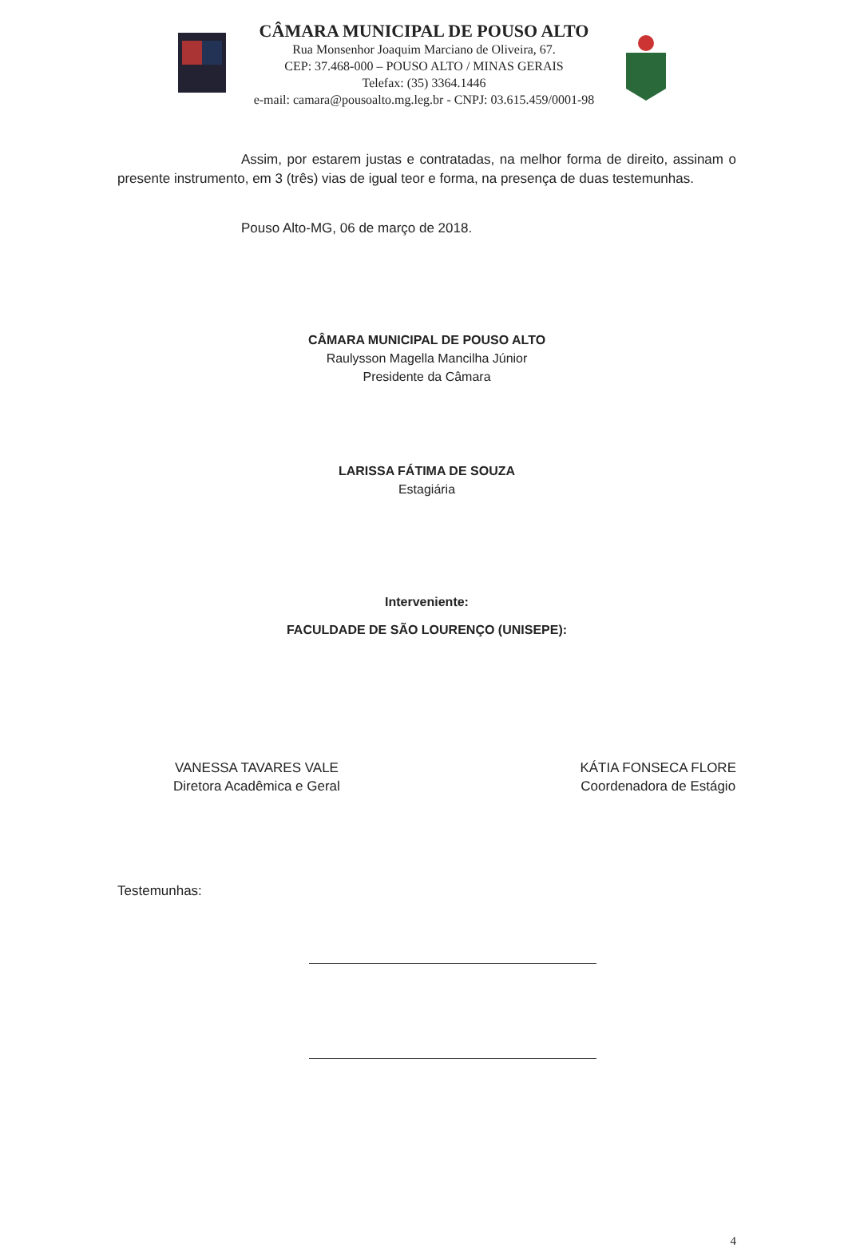CÂMARA MUNICIPAL DE POUSO ALTO
Rua Monsenhor Joaquim Marciano de Oliveira, 67.
CEP: 37.468-000 – POUSO ALTO / MINAS GERAIS
Telefax: (35) 3364.1446
e-mail: camara@pousoalto.mg.leg.br - CNPJ: 03.615.459/0001-98
Assim, por estarem justas e contratadas, na melhor forma de direito, assinam o presente instrumento, em 3 (três) vias de igual teor e forma, na presença de duas testemunhas.
Pouso Alto-MG, 06 de março de 2018.
CÂMARA MUNICIPAL DE POUSO ALTO
Raulysson Magella Mancilha Júnior
Presidente da Câmara
LARISSA FÁTIMA DE SOUZA
Estagiária
Interveniente:
FACULDADE DE SÃO LOURENÇO (UNISEPE):
VANESSA TAVARES VALE
Diretora Acadêmica e Geral
KÁTIA FONSECA FLORE
Coordenadora de Estágio
Testemunhas:
4